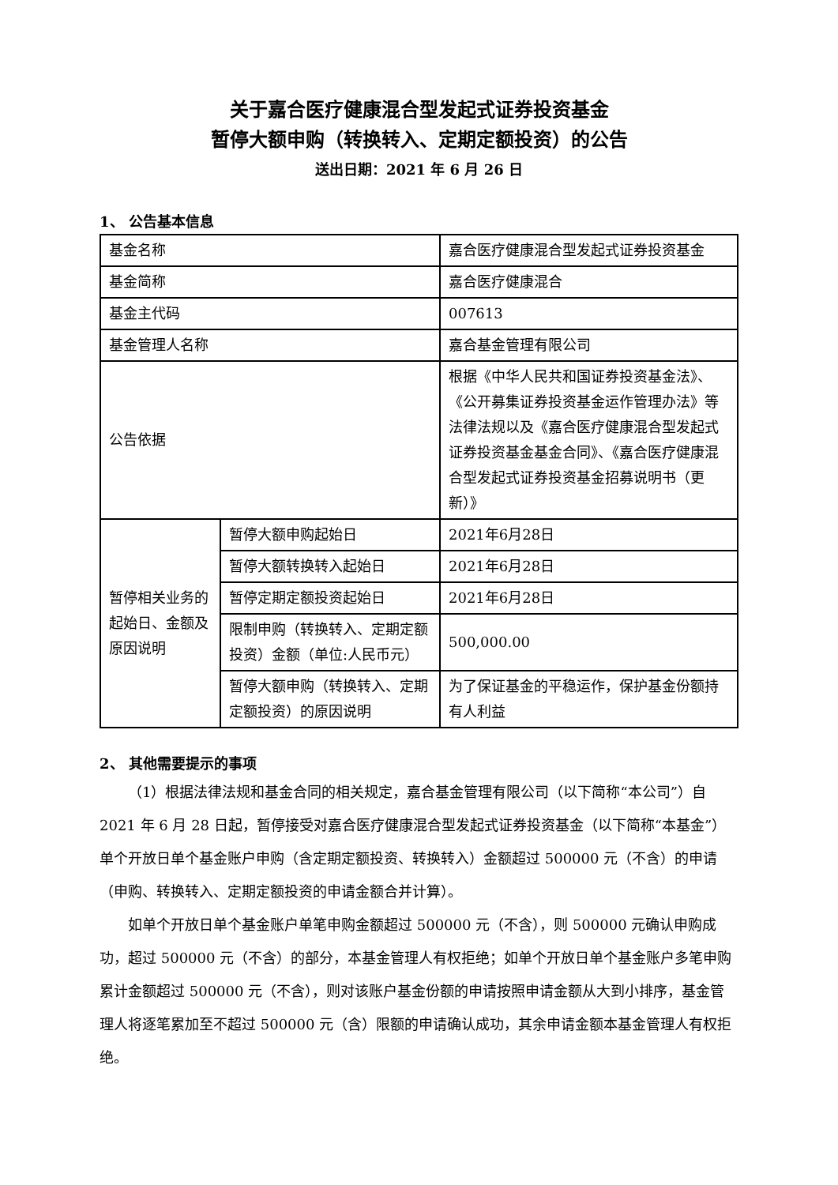关于嘉合医疗健康混合型发起式证券投资基金
暂停大额申购（转换转入、定期定额投资）的公告
送出日期：2021 年 6 月 26 日
1、 公告基本信息
| 基金名称 | | 嘉合医疗健康混合型发起式证券投资基金 |
| 基金简称 | | 嘉合医疗健康混合 |
| 基金主代码 | | 007613 |
| 基金管理人名称 | | 嘉合基金管理有限公司 |
| 公告依据 | | 根据《中华人民共和国证券投资基金法》、《公开募集证券投资基金运作管理办法》等法律法规以及《嘉合医疗健康混合型发起式证券投资基金基金合同》、《嘉合医疗健康混合型发起式证券投资基金招募说明书（更新）》 |
| 暂停相关业务的起始日、金额及原因说明 | 暂停大额申购起始日 | 2021年6月28日 |
| | 暂停大额转换转入起始日 | 2021年6月28日 |
| | 暂停定期定额投资起始日 | 2021年6月28日 |
| | 限制申购（转换转入、定期定额投资）金额（单位:人民币元） | 500,000.00 |
| | 暂停大额申购（转换转入、定期定额投资）的原因说明 | 为了保证基金的平稳运作，保护基金份额持有人利益 |
2、 其他需要提示的事项
（1）根据法律法规和基金合同的相关规定，嘉合基金管理有限公司（以下简称“本公司”）自 2021 年 6 月 28 日起，暂停接受对嘉合医疗健康混合型发起式证券投资基金（以下简称“本基金”）单个开放日单个基金账户申购（含定期定额投资、转换转入）金额超过 500000 元（不含）的申请（申购、转换转入、定期定额投资的申请金额合并计算）。
如单个开放日单个基金账户单笔申购金额超过 500000 元（不含），则 500000 元确认申购成功，超过 500000 元（不含）的部分，本基金管理人有权拒绝；如单个开放日单个基金账户多笔申购累计金额超过 500000 元（不含），则对该账户基金份额的申请按照申请金额从大到小排序，基金管理人将逐笔累加至不超过 500000 元（含）限额的申请确认成功，其余申请金额本基金管理人有权拒绝。